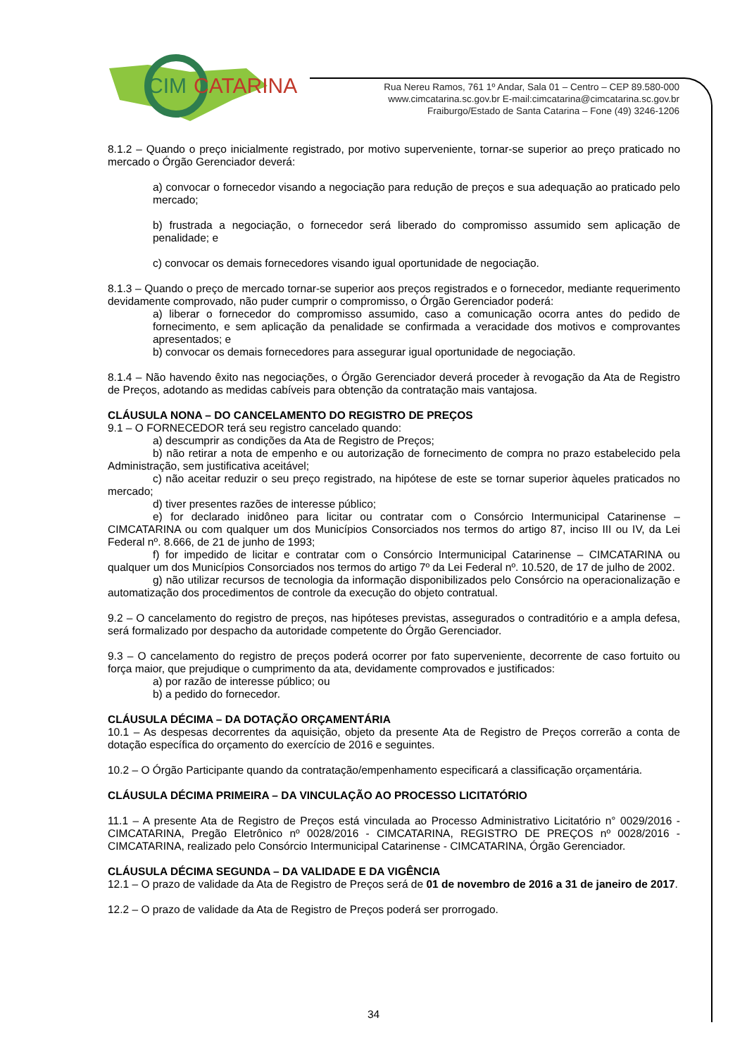CIM
CATARINA
Rua Nereu Ramos, 761 1º Andar, Sala 01 – Centro – CEP 89.580-000
www.cimcatarina.sc.gov.br E-mail:cimcatarina@cimcatarina.sc.gov.br
Fraiburgo/Estado de Santa Catarina – Fone (49) 3246-1206
8.1.2 – Quando o preço inicialmente registrado, por motivo superveniente, tornar-se superior ao preço praticado no mercado o Órgão Gerenciador deverá:
a) convocar o fornecedor visando a negociação para redução de preços e sua adequação ao praticado pelo mercado;
b) frustrada a negociação, o fornecedor será liberado do compromisso assumido sem aplicação de penalidade; e
c) convocar os demais fornecedores visando igual oportunidade de negociação.
8.1.3 – Quando o preço de mercado tornar-se superior aos preços registrados e o fornecedor, mediante requerimento devidamente comprovado, não puder cumprir o compromisso, o Órgão Gerenciador poderá:
a) liberar o fornecedor do compromisso assumido, caso a comunicação ocorra antes do pedido de fornecimento, e sem aplicação da penalidade se confirmada a veracidade dos motivos e comprovantes apresentados; e
b) convocar os demais fornecedores para assegurar igual oportunidade de negociação.
8.1.4 – Não havendo êxito nas negociações, o Órgão Gerenciador deverá proceder à revogação da Ata de Registro de Preços, adotando as medidas cabíveis para obtenção da contratação mais vantajosa.
CLÁUSULA NONA – DO CANCELAMENTO DO REGISTRO DE PREÇOS
9.1 – O FORNECEDOR terá seu registro cancelado quando:
a) descumprir as condições da Ata de Registro de Preços;
b) não retirar a nota de empenho e ou autorização de fornecimento de compra no prazo estabelecido pela Administração, sem justificativa aceitável;
c) não aceitar reduzir o seu preço registrado, na hipótese de este se tornar superior àqueles praticados no mercado;
d) tiver presentes razões de interesse público;
e) for declarado inidôneo para licitar ou contratar com o Consórcio Intermunicipal Catarinense – CIMCATARINA ou com qualquer um dos Municípios Consorciados nos termos do artigo 87, inciso III ou IV, da Lei Federal nº. 8.666, de 21 de junho de 1993;
f) for impedido de licitar e contratar com o Consórcio Intermunicipal Catarinense – CIMCATARINA ou qualquer um dos Municípios Consorciados nos termos do artigo 7º da Lei Federal nº. 10.520, de 17 de julho de 2002.
g) não utilizar recursos de tecnologia da informação disponibilizados pelo Consórcio na operacionalização e automatização dos procedimentos de controle da execução do objeto contratual.
9.2 – O cancelamento do registro de preços, nas hipóteses previstas, assegurados o contraditório e a ampla defesa, será formalizado por despacho da autoridade competente do Órgão Gerenciador.
9.3 – O cancelamento do registro de preços poderá ocorrer por fato superveniente, decorrente de caso fortuito ou força maior, que prejudique o cumprimento da ata, devidamente comprovados e justificados:
a) por razão de interesse público; ou
b) a pedido do fornecedor.
CLÁUSULA DÉCIMA – DA DOTAÇÃO ORÇAMENTÁRIA
10.1 – As despesas decorrentes da aquisição, objeto da presente Ata de Registro de Preços correrão a conta de dotação específica do orçamento do exercício de 2016 e seguintes.
10.2 – O Órgão Participante quando da contratação/empenhamento especificará a classificação orçamentária.
CLÁUSULA DÉCIMA PRIMEIRA – DA VINCULAÇÃO AO PROCESSO LICITATÓRIO
11.1 – A presente Ata de Registro de Preços está vinculada ao Processo Administrativo Licitatório n° 0029/2016 - CIMCATARINA, Pregão Eletrônico nº 0028/2016 - CIMCATARINA, REGISTRO DE PREÇOS nº 0028/2016 - CIMCATARINA, realizado pelo Consórcio Intermunicipal Catarinense - CIMCATARINA, Órgão Gerenciador.
CLÁUSULA DÉCIMA SEGUNDA – DA VALIDADE E DA VIGÊNCIA
12.1 – O prazo de validade da Ata de Registro de Preços será de 01 de novembro de 2016 a 31 de janeiro de 2017.
12.2 – O prazo de validade da Ata de Registro de Preços poderá ser prorrogado.
34